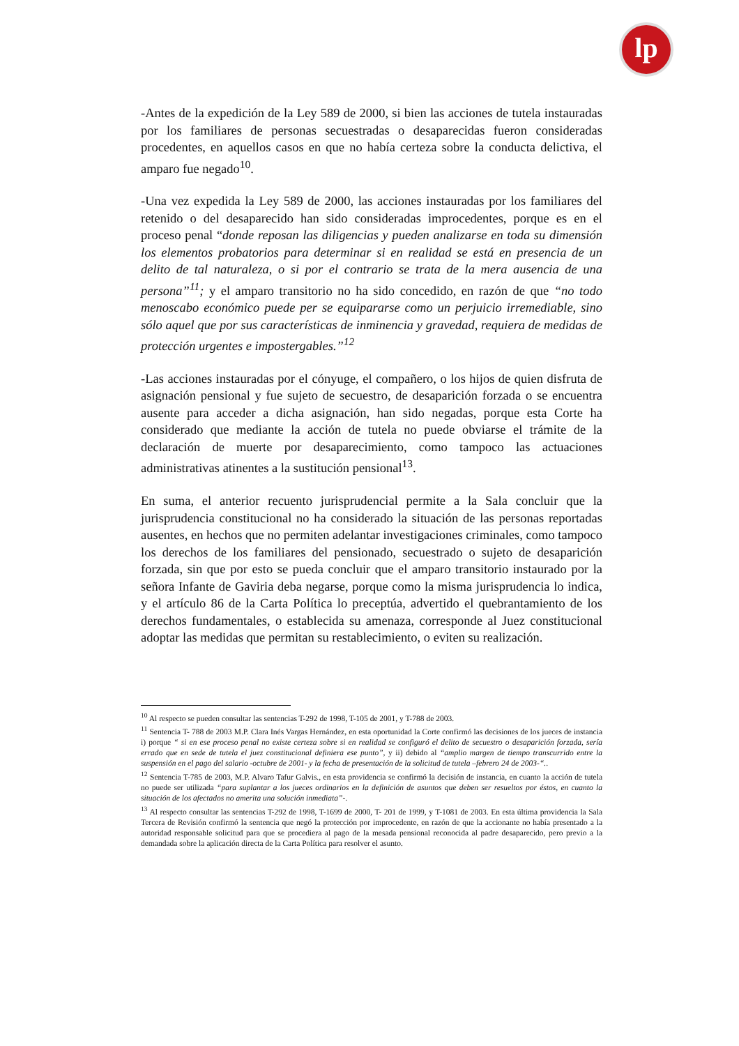lp
-Antes de la expedición de la Ley 589 de 2000, si bien las acciones de tutela instauradas por los familiares de personas secuestradas o desaparecidas fueron consideradas procedentes, en aquellos casos en que no había certeza sobre la conducta delictiva, el amparo fue negado<sup>10</sup>.
-Una vez expedida la Ley 589 de 2000, las acciones instauradas por los familiares del retenido o del desaparecido han sido consideradas improcedentes, porque es en el proceso penal “donde reposan las diligencias y pueden analizarse en toda su dimensión los elementos probatorios para determinar si en realidad se está en presencia de un delito de tal naturaleza, o si por el contrario se trata de la mera ausencia de una persona”<sup>11</sup>; y el amparo transitorio no ha sido concedido, en razón de que “no todo menoscabo económico puede per se equipararse como un perjuicio irremediable, sino sólo aquel que por sus características de inminencia y gravedad, requiera de medidas de protección urgentes e impostergables.”<sup>12</sup>
-Las acciones instauradas por el cónyuge, el compañero, o los hijos de quien disfruta de asignación pensional y fue sujeto de secuestro, de desaparición forzada o se encuentra ausente para acceder a dicha asignación, han sido negadas, porque esta Corte ha considerado que mediante la acción de tutela no puede obviarse el trámite de la declaración de muerte por desaparecimiento, como tampoco las actuaciones administrativas atinentes a la sustitución pensional<sup>13</sup>.
En suma, el anterior recuento jurisprudencial permite a la Sala concluir que la jurisprudencia constitucional no ha considerado la situación de las personas reportadas ausentes, en hechos que no permiten adelantar investigaciones criminales, como tampoco los derechos de los familiares del pensionado, secuestrado o sujeto de desaparición forzada, sin que por esto se pueda concluir que el amparo transitorio instaurado por la señora Infante de Gaviria deba negarse, porque como la misma jurisprudencia lo indica, y el artículo 86 de la Carta Política lo preceptúa, advertido el quebrantamiento de los derechos fundamentales, o establecida su amenaza, corresponde al Juez constitucional adoptar las medidas que permitan su restablecimiento, o eviten su realización.
<sup>10</sup> Al respecto se pueden consultar las sentencias T-292 de 1998, T-105 de 2001, y T-788 de 2003.
<sup>11</sup> Sentencia T- 788 de 2003 M.P. Clara Inés Vargas Hernández, en esta oportunidad la Corte confirmó las decisiones de los jueces de instancia i) porque “ si en ese proceso penal no existe certeza sobre si en realidad se configuró el delito de secuestro o desaparición forzada, sería errado que en sede de tutela el juez constitucional definiera ese punto”, y ii) debido al “amplio margen de tiempo transcurrido entre la suspensión en el pago del salario -octubre de 2001- y la fecha de presentación de la solicitud de tutela –febrero 24 de 2003-“..
<sup>12</sup> Sentencia T-785 de 2003, M.P. Alvaro Tafur Galvis., en esta providencia se confirmó la decisión de instancia, en cuanto la acción de tutela no puede ser utilizada “para suplantar a los jueces ordinarios en la definición de asuntos que deben ser resueltos por éstos, en cuanto la situación de los afectados no amerita una solución inmediata”-.
<sup>13</sup> Al respecto consultar las sentencias T-292 de 1998, T-1699 de 2000, T- 201 de 1999, y T-1081 de 2003. En esta última providencia la Sala Tercera de Revisión confirmó la sentencia que negó la protección por improcedente, en razón de que la accionante no había presentado a la autoridad responsable solicitud para que se procediera al pago de la mesada pensional reconocida al padre desaparecido, pero previo a la demandada sobre la aplicación directa de la Carta Política para resolver el asunto.